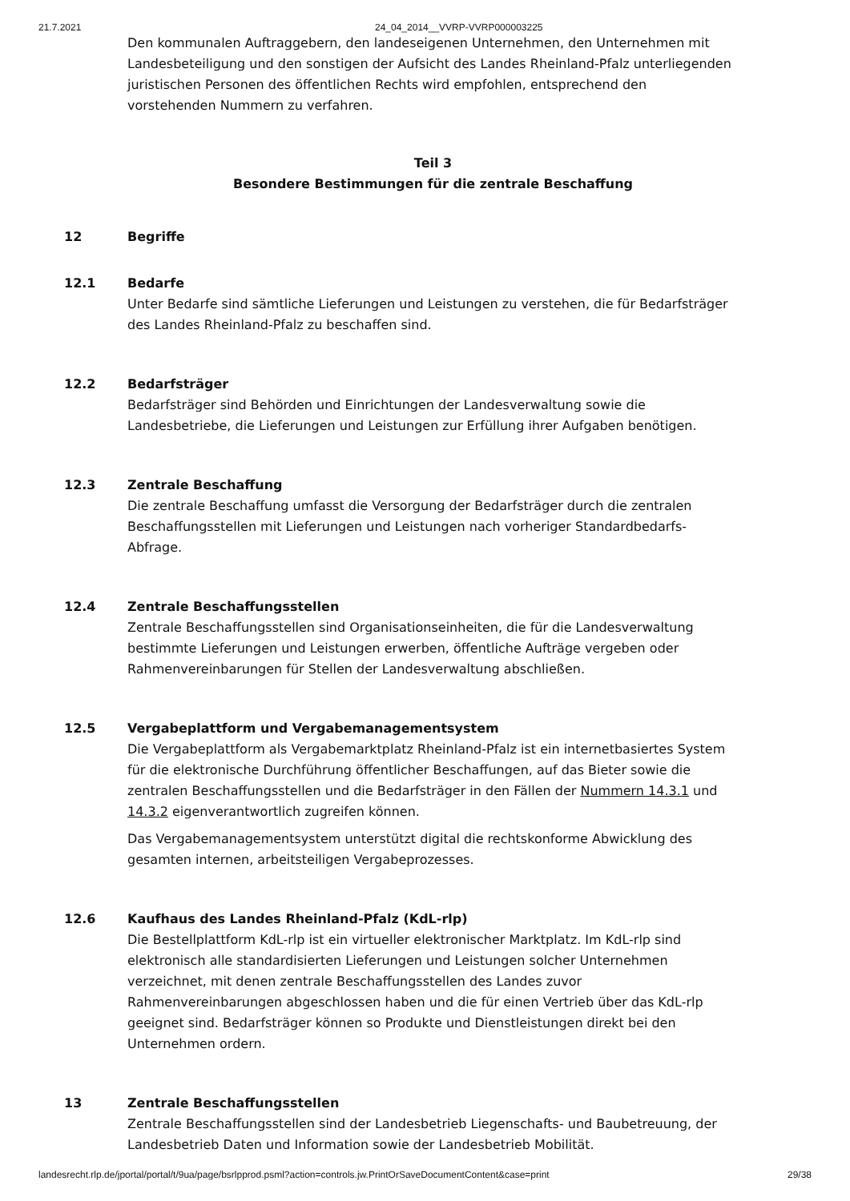21.7.2021 24_04_2014__VVRP-VVRP000003225
Den kommunalen Auftraggebern, den landeseigenen Unternehmen, den Unternehmen mit Landesbeteiligung und den sonstigen der Aufsicht des Landes Rheinland-Pfalz unterliegenden juristischen Personen des öffentlichen Rechts wird empfohlen, entsprechend den vorstehenden Nummern zu verfahren.
Teil 3
Besondere Bestimmungen für die zentrale Beschaffung
12 Begriffe
12.1 Bedarfe
Unter Bedarfe sind sämtliche Lieferungen und Leistungen zu verstehen, die für Bedarfsträger des Landes Rheinland-Pfalz zu beschaffen sind.
12.2 Bedarfsträger
Bedarfsträger sind Behörden und Einrichtungen der Landesverwaltung sowie die Landesbetriebe, die Lieferungen und Leistungen zur Erfüllung ihrer Aufgaben benötigen.
12.3 Zentrale Beschaffung
Die zentrale Beschaffung umfasst die Versorgung der Bedarfsträger durch die zentralen Beschaffungsstellen mit Lieferungen und Leistungen nach vorheriger Standardbedarfs-Abfrage.
12.4 Zentrale Beschaffungsstellen
Zentrale Beschaffungsstellen sind Organisationseinheiten, die für die Landesverwaltung bestimmte Lieferungen und Leistungen erwerben, öffentliche Aufträge vergeben oder Rahmenvereinbarungen für Stellen der Landesverwaltung abschließen.
12.5 Vergabeplattform und Vergabemanagementsystem
Die Vergabeplattform als Vergabemarktplatz Rheinland-Pfalz ist ein internetbasiertes System für die elektronische Durchführung öffentlicher Beschaffungen, auf das Bieter sowie die zentralen Beschaffungsstellen und die Bedarfsträger in den Fällen der Nummern 14.3.1 und 14.3.2 eigenverantwortlich zugreifen können.
Das Vergabemanagementsystem unterstützt digital die rechtskonforme Abwicklung des gesamten internen, arbeitsteiligen Vergabeprozesses.
12.6 Kaufhaus des Landes Rheinland-Pfalz (KdL-rlp)
Die Bestellplattform KdL-rlp ist ein virtueller elektronischer Marktplatz. Im KdL-rlp sind elektronisch alle standardisierten Lieferungen und Leistungen solcher Unternehmen verzeichnet, mit denen zentrale Beschaffungsstellen des Landes zuvor Rahmenvereinbarungen abgeschlossen haben und die für einen Vertrieb über das KdL-rlp geeignet sind. Bedarfsträger können so Produkte und Dienstleistungen direkt bei den Unternehmen ordern.
13 Zentrale Beschaffungsstellen
Zentrale Beschaffungsstellen sind der Landesbetrieb Liegenschafts- und Baubetreuung, der Landesbetrieb Daten und Information sowie der Landesbetrieb Mobilität.
landesrecht.rlp.de/jportal/portal/t/9ua/page/bsrlpprod.psml?action=controls.jw.PrintOrSaveDocumentContent&case=print 29/38